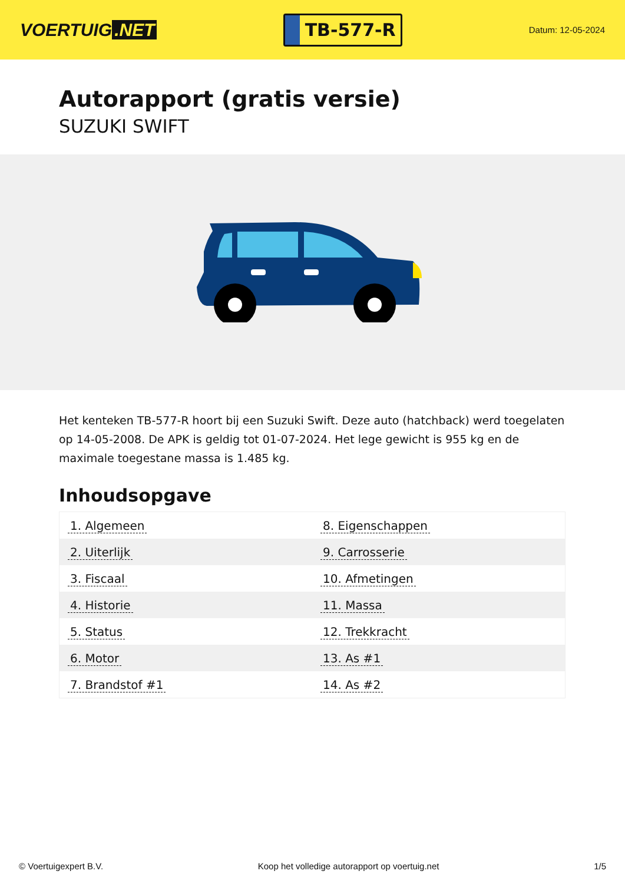VOERTUIG.NET
TB-577-R
Datum: 12-05-2024
Autorapport (gratis versie)
SUZUKI SWIFT
Het kenteken TB-577-R hoort bij een Suzuki Swift. Deze auto (hatchback) werd toegelaten op 14-05-2008. De APK is geldig tot 01-07-2024. Het lege gewicht is 955 kg en de maximale toegestane massa is 1.485 kg.
Inhoudsopgave
| 1. Algemeen | 8. Eigenschappen |
| 2. Uiterlijk | 9. Carrosserie |
| 3. Fiscaal | 10. Afmetingen |
| 4. Historie | 11. Massa |
| 5. Status | 12. Trekkracht |
| 6. Motor | 13. As #1 |
| 7. Brandstof #1 | 14. As #2 |
© Voertuigexpert B.V. Koop het volledige autorapport op voertuig.net
1/5